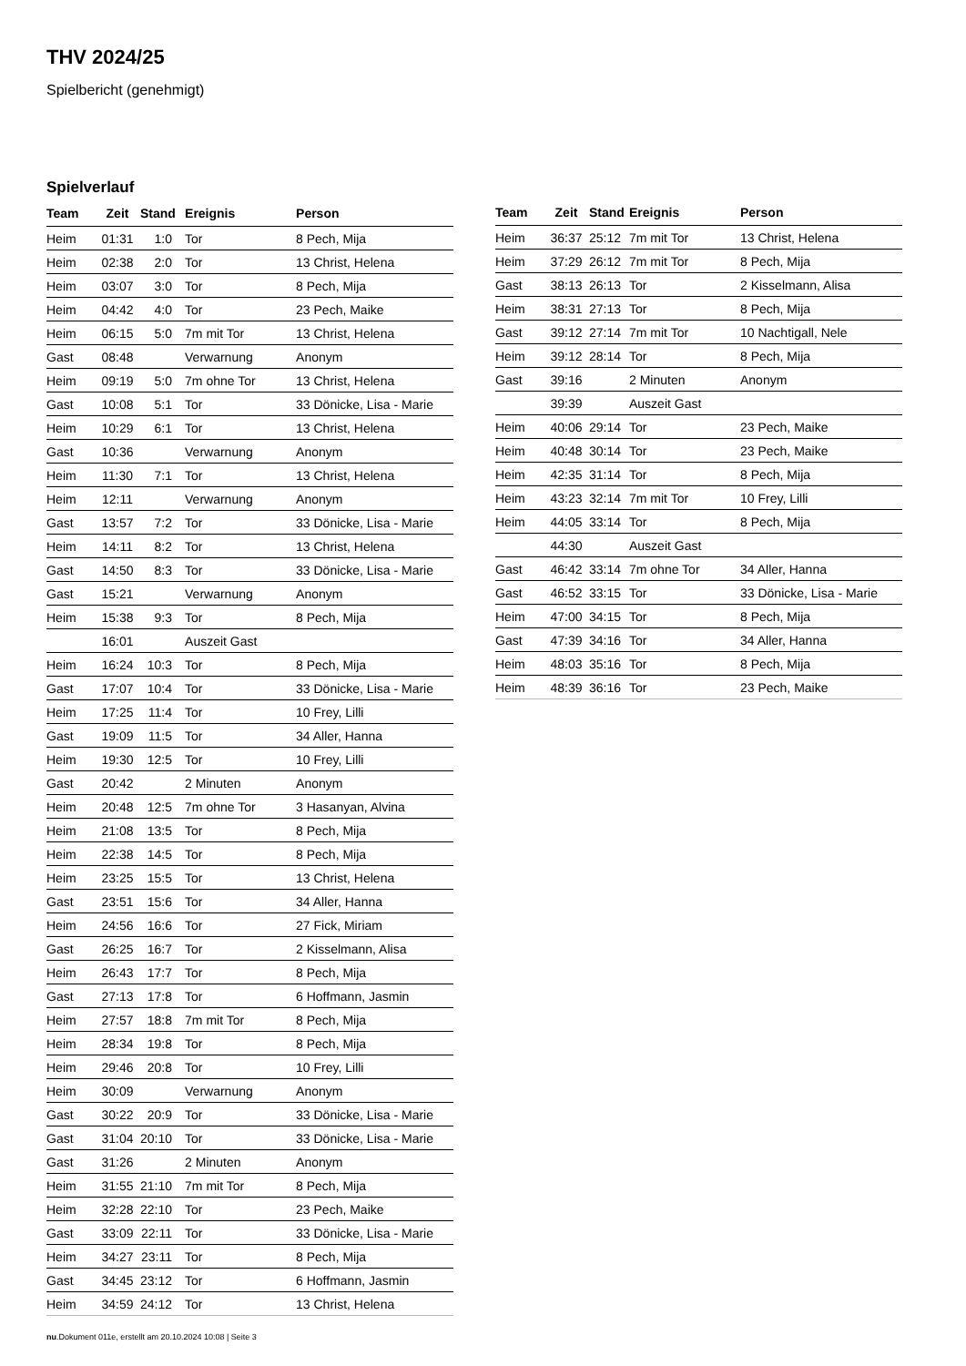THV 2024/25
Spielbericht (genehmigt)
Spielverlauf
| Team | Zeit | Stand | Ereignis | Person |
| --- | --- | --- | --- | --- |
| Heim | 01:31 | 1:0 | Tor | 8 Pech, Mija |
| Heim | 02:38 | 2:0 | Tor | 13 Christ, Helena |
| Heim | 03:07 | 3:0 | Tor | 8 Pech, Mija |
| Heim | 04:42 | 4:0 | Tor | 23 Pech, Maike |
| Heim | 06:15 | 5:0 | 7m mit Tor | 13 Christ, Helena |
| Gast | 08:48 | | Verwarnung | Anonym |
| Heim | 09:19 | 5:0 | 7m ohne Tor | 13 Christ, Helena |
| Gast | 10:08 | 5:1 | Tor | 33 Dönicke, Lisa - Marie |
| Heim | 10:29 | 6:1 | Tor | 13 Christ, Helena |
| Gast | 10:36 | | Verwarnung | Anonym |
| Heim | 11:30 | 7:1 | Tor | 13 Christ, Helena |
| Heim | 12:11 | | Verwarnung | Anonym |
| Gast | 13:57 | 7:2 | Tor | 33 Dönicke, Lisa - Marie |
| Heim | 14:11 | 8:2 | Tor | 13 Christ, Helena |
| Gast | 14:50 | 8:3 | Tor | 33 Dönicke, Lisa - Marie |
| Gast | 15:21 | | Verwarnung | Anonym |
| Heim | 15:38 | 9:3 | Tor | 8 Pech, Mija |
| | 16:01 | | Auszeit Gast | |
| Heim | 16:24 | 10:3 | Tor | 8 Pech, Mija |
| Gast | 17:07 | 10:4 | Tor | 33 Dönicke, Lisa - Marie |
| Heim | 17:25 | 11:4 | Tor | 10 Frey, Lilli |
| Gast | 19:09 | 11:5 | Tor | 34 Aller, Hanna |
| Heim | 19:30 | 12:5 | Tor | 10 Frey, Lilli |
| Gast | 20:42 | | 2 Minuten | Anonym |
| Heim | 20:48 | 12:5 | 7m ohne Tor | 3 Hasanyan, Alvina |
| Heim | 21:08 | 13:5 | Tor | 8 Pech, Mija |
| Heim | 22:38 | 14:5 | Tor | 8 Pech, Mija |
| Heim | 23:25 | 15:5 | Tor | 13 Christ, Helena |
| Gast | 23:51 | 15:6 | Tor | 34 Aller, Hanna |
| Heim | 24:56 | 16:6 | Tor | 27 Fick, Miriam |
| Gast | 26:25 | 16:7 | Tor | 2 Kisselmann, Alisa |
| Heim | 26:43 | 17:7 | Tor | 8 Pech, Mija |
| Gast | 27:13 | 17:8 | Tor | 6 Hoffmann, Jasmin |
| Heim | 27:57 | 18:8 | 7m mit Tor | 8 Pech, Mija |
| Heim | 28:34 | 19:8 | Tor | 8 Pech, Mija |
| Heim | 29:46 | 20:8 | Tor | 10 Frey, Lilli |
| Heim | 30:09 | | Verwarnung | Anonym |
| Gast | 30:22 | 20:9 | Tor | 33 Dönicke, Lisa - Marie |
| Gast | 31:04 | 20:10 | Tor | 33 Dönicke, Lisa - Marie |
| Gast | 31:26 | | 2 Minuten | Anonym |
| Heim | 31:55 | 21:10 | 7m mit Tor | 8 Pech, Mija |
| Heim | 32:28 | 22:10 | Tor | 23 Pech, Maike |
| Gast | 33:09 | 22:11 | Tor | 33 Dönicke, Lisa - Marie |
| Heim | 34:27 | 23:11 | Tor | 8 Pech, Mija |
| Gast | 34:45 | 23:12 | Tor | 6 Hoffmann, Jasmin |
| Heim | 34:59 | 24:12 | Tor | 13 Christ, Helena |
| Team | Zeit | Stand | Ereignis | Person |
| --- | --- | --- | --- | --- |
| Heim | 36:37 | 25:12 | 7m mit Tor | 13 Christ, Helena |
| Heim | 37:29 | 26:12 | 7m mit Tor | 8 Pech, Mija |
| Gast | 38:13 | 26:13 | Tor | 2 Kisselmann, Alisa |
| Heim | 38:31 | 27:13 | Tor | 8 Pech, Mija |
| Gast | 39:12 | 27:14 | 7m mit Tor | 10 Nachtigall, Nele |
| Heim | 39:12 | 28:14 | Tor | 8 Pech, Mija |
| Gast | 39:16 | | 2 Minuten | Anonym |
| | 39:39 | | Auszeit Gast | |
| Heim | 40:06 | 29:14 | Tor | 23 Pech, Maike |
| Heim | 40:48 | 30:14 | Tor | 23 Pech, Maike |
| Heim | 42:35 | 31:14 | Tor | 8 Pech, Mija |
| Heim | 43:23 | 32:14 | 7m mit Tor | 10 Frey, Lilli |
| Heim | 44:05 | 33:14 | Tor | 8 Pech, Mija |
| | 44:30 | | Auszeit Gast | |
| Gast | 46:42 | 33:14 | 7m ohne Tor | 34 Aller, Hanna |
| Gast | 46:52 | 33:15 | Tor | 33 Dönicke, Lisa - Marie |
| Heim | 47:00 | 34:15 | Tor | 8 Pech, Mija |
| Gast | 47:39 | 34:16 | Tor | 34 Aller, Hanna |
| Heim | 48:03 | 35:16 | Tor | 8 Pech, Mija |
| Heim | 48:39 | 36:16 | Tor | 23 Pech, Maike |
nu.Dokument 011e, erstellt am 20.10.2024 10:08 | Seite 3